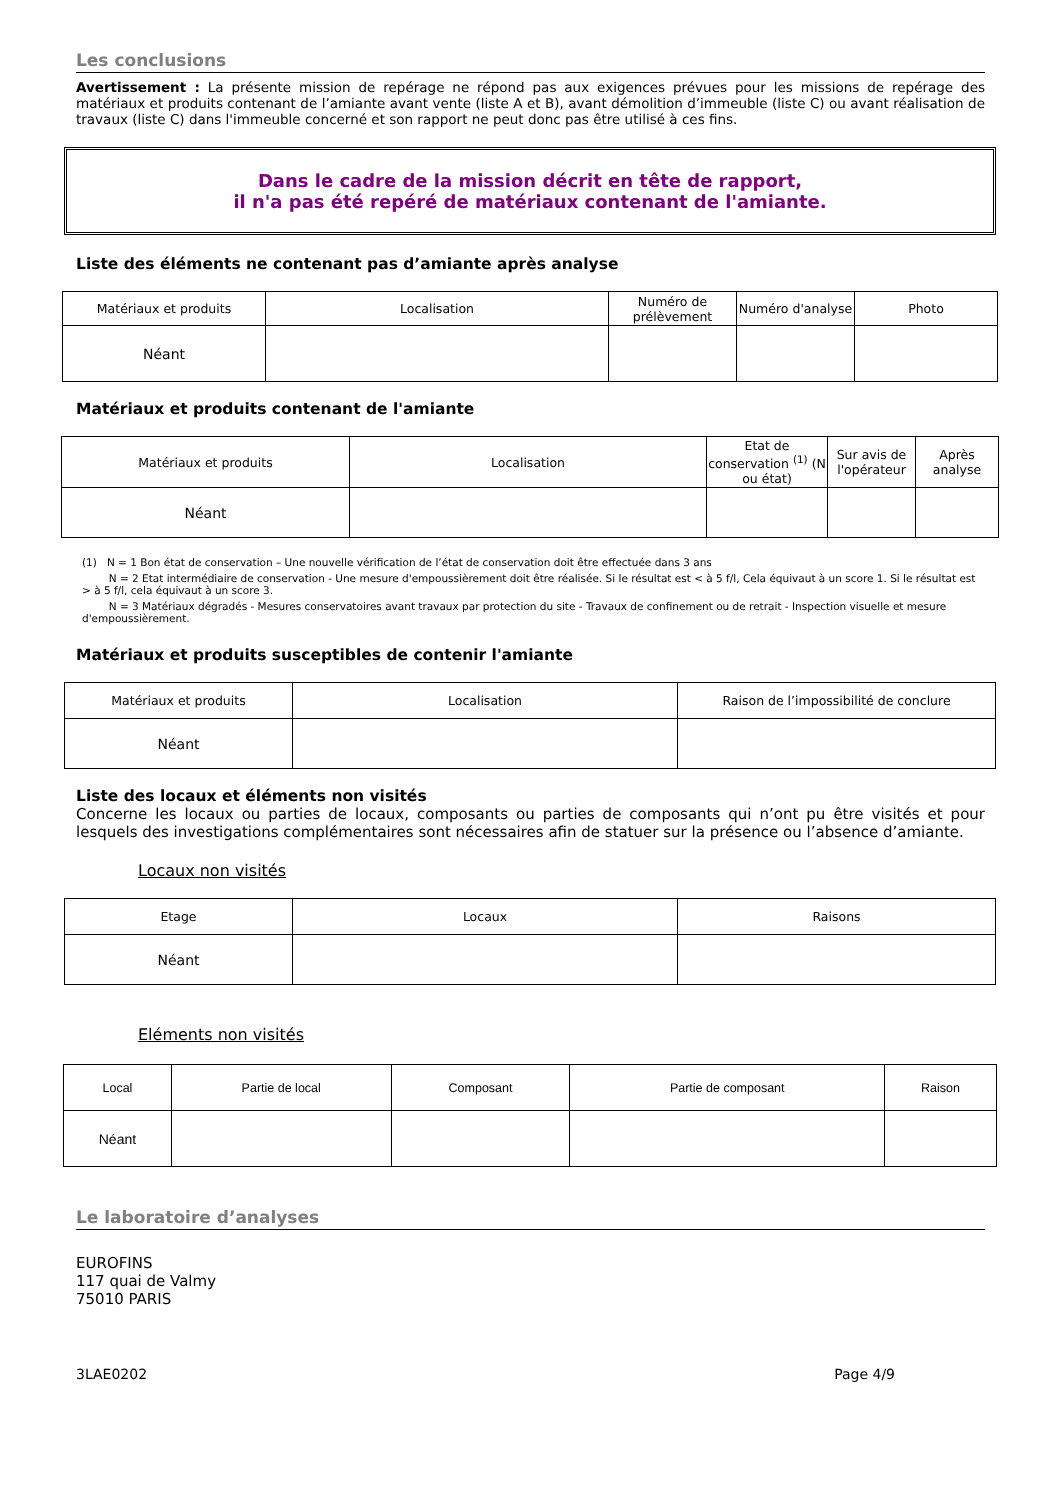Les conclusions
Avertissement : La présente mission de repérage ne répond pas aux exigences prévues pour les missions de repérage des matériaux et produits contenant de l’amiante avant vente (liste A et B), avant démolition d’immeuble (liste C) ou avant réalisation de travaux (liste C) dans l'immeuble concerné et son rapport ne peut donc pas être utilisé à ces fins.
Dans le cadre de la mission décrit en tête de rapport,
il n'a pas été repéré de matériaux contenant de l'amiante.
Liste des éléments ne contenant pas d’amiante après analyse
| Matériaux et produits | Localisation | Numéro de prélèvement | Numéro d'analyse | Photo |
| --- | --- | --- | --- | --- |
| Néant | | | | |
Matériaux et produits contenant de l'amiante
| Matériaux et produits | Localisation | Etat de conservation <sup>(1)</sup> (N ou état) | Sur avis de l'opérateur | Après analyse |
| --- | --- | --- | --- | --- |
| Néant | | | | |
(1) N = 1 Bon état de conservation – Une nouvelle vérification de l’état de conservation doit être effectuée dans 3 ans
N = 2 Etat intermédiaire de conservation - Une mesure d'empoussièrement doit être réalisée. Si le résultat est < à 5 f/l, Cela équivaut à un score 1. Si le résultat est > à 5 f/l, cela équivaut à un score 3.
N = 3 Matériaux dégradés - Mesures conservatoires avant travaux par protection du site - Travaux de confinement ou de retrait - Inspection visuelle et mesure d'empoussièrement.
Matériaux et produits susceptibles de contenir l'amiante
| Matériaux et produits | Localisation | Raison de l’impossibilité de conclure |
| --- | --- | --- |
| Néant | | |
Liste des locaux et éléments non visités
Concerne les locaux ou parties de locaux, composants ou parties de composants qui n’ont pu être visités et pour lesquels des investigations complémentaires sont nécessaires afin de statuer sur la présence ou l’absence d’amiante.
Locaux non visités
| Etage | Locaux | Raisons |
| --- | --- | --- |
| Néant | | |
Eléments non visités
| Local | Partie de local | Composant | Partie de composant | Raison |
| --- | --- | --- | --- | --- |
| Néant | | | | |
Le laboratoire d’analyses
EUROFINS
117 quai de Valmy
75010 PARIS
3LAE0202 Page 4/9